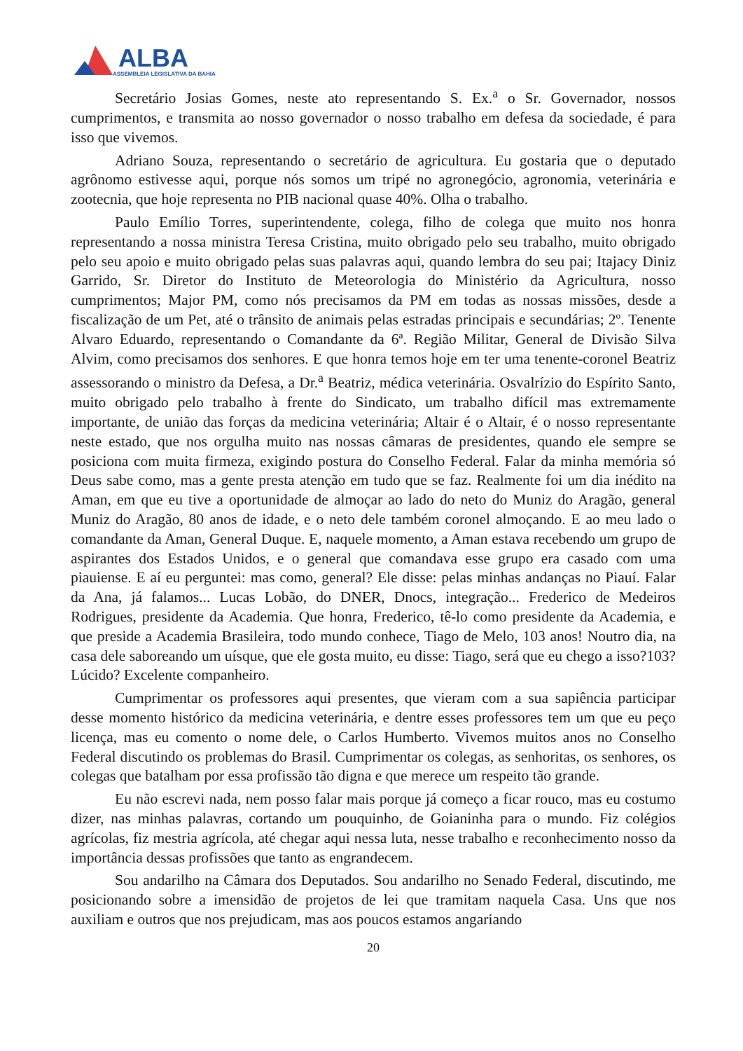ALBA
ASSEMBLEIA LEGISLATIVA DA BAHIA
Secretário Josias Gomes, neste ato representando S. Ex.<sup>a</sup> o Sr. Governador, nossos cumprimentos, e transmita ao nosso governador o nosso trabalho em defesa da sociedade, é para isso que vivemos.
Adriano Souza, representando o secretário de agricultura. Eu gostaria que o deputado agrônomo estivesse aqui, porque nós somos um tripé no agronegócio, agronomia, veterinária e zootecnia, que hoje representa no PIB nacional quase 40%. Olha o trabalho.
Paulo Emílio Torres, superintendente, colega, filho de colega que muito nos honra representando a nossa ministra Teresa Cristina, muito obrigado pelo seu trabalho, muito obrigado pelo seu apoio e muito obrigado pelas suas palavras aqui, quando lembra do seu pai; Itajacy Diniz Garrido, Sr. Diretor do Instituto de Meteorologia do Ministério da Agricultura, nosso cumprimentos; Major PM, como nós precisamos da PM em todas as nossas missões, desde a fiscalização de um Pet, até o trânsito de animais pelas estradas principais e secundárias; 2º. Tenente Alvaro Eduardo, representando o Comandante da 6ª. Região Militar, General de Divisão Silva Alvim, como precisamos dos senhores. E que honra temos hoje em ter uma tenente-coronel Beatriz assessorando o ministro da Defesa, a Dr.<sup>a</sup> Beatriz, médica veterinária. Osvalrízio do Espírito Santo, muito obrigado pelo trabalho à frente do Sindicato, um trabalho difícil mas extremamente importante, de união das forças da medicina veterinária; Altair é o Altair, é o nosso representante neste estado, que nos orgulha muito nas nossas câmaras de presidentes, quando ele sempre se posiciona com muita firmeza, exigindo postura do Conselho Federal. Falar da minha memória só Deus sabe como, mas a gente presta atenção em tudo que se faz. Realmente foi um dia inédito na Aman, em que eu tive a oportunidade de almoçar ao lado do neto do Muniz do Aragão, general Muniz do Aragão, 80 anos de idade, e o neto dele também coronel almoçando. E ao meu lado o comandante da Aman, General Duque. E, naquele momento, a Aman estava recebendo um grupo de aspirantes dos Estados Unidos, e o general que comandava esse grupo era casado com uma piauiense. E aí eu perguntei: mas como, general? Ele disse: pelas minhas andanças no Piauí. Falar da Ana, já falamos... Lucas Lobão, do DNER, Dnocs, integração... Frederico de Medeiros Rodrigues, presidente da Academia. Que honra, Frederico, tê-lo como presidente da Academia, e que preside a Academia Brasileira, todo mundo conhece, Tiago de Melo, 103 anos! Noutro dia, na casa dele saboreando um uísque, que ele gosta muito, eu disse: Tiago, será que eu chego a isso?103? Lúcido? Excelente companheiro.
Cumprimentar os professores aqui presentes, que vieram com a sua sapiência participar desse momento histórico da medicina veterinária, e dentre esses professores tem um que eu peço licença, mas eu comento o nome dele, o Carlos Humberto. Vivemos muitos anos no Conselho Federal discutindo os problemas do Brasil. Cumprimentar os colegas, as senhoritas, os senhores, os colegas que batalham por essa profissão tão digna e que merece um respeito tão grande.
Eu não escrevi nada, nem posso falar mais porque já começo a ficar rouco, mas eu costumo dizer, nas minhas palavras, cortando um pouquinho, de Goianinha para o mundo. Fiz colégios agrícolas, fiz mestria agrícola, até chegar aqui nessa luta, nesse trabalho e reconhecimento nosso da importância dessas profissões que tanto as engrandecem.
Sou andarilho na Câmara dos Deputados. Sou andarilho no Senado Federal, discutindo, me posicionando sobre a imensidão de projetos de lei que tramitam naquela Casa. Uns que nos auxiliam e outros que nos prejudicam, mas aos poucos estamos angariando
20